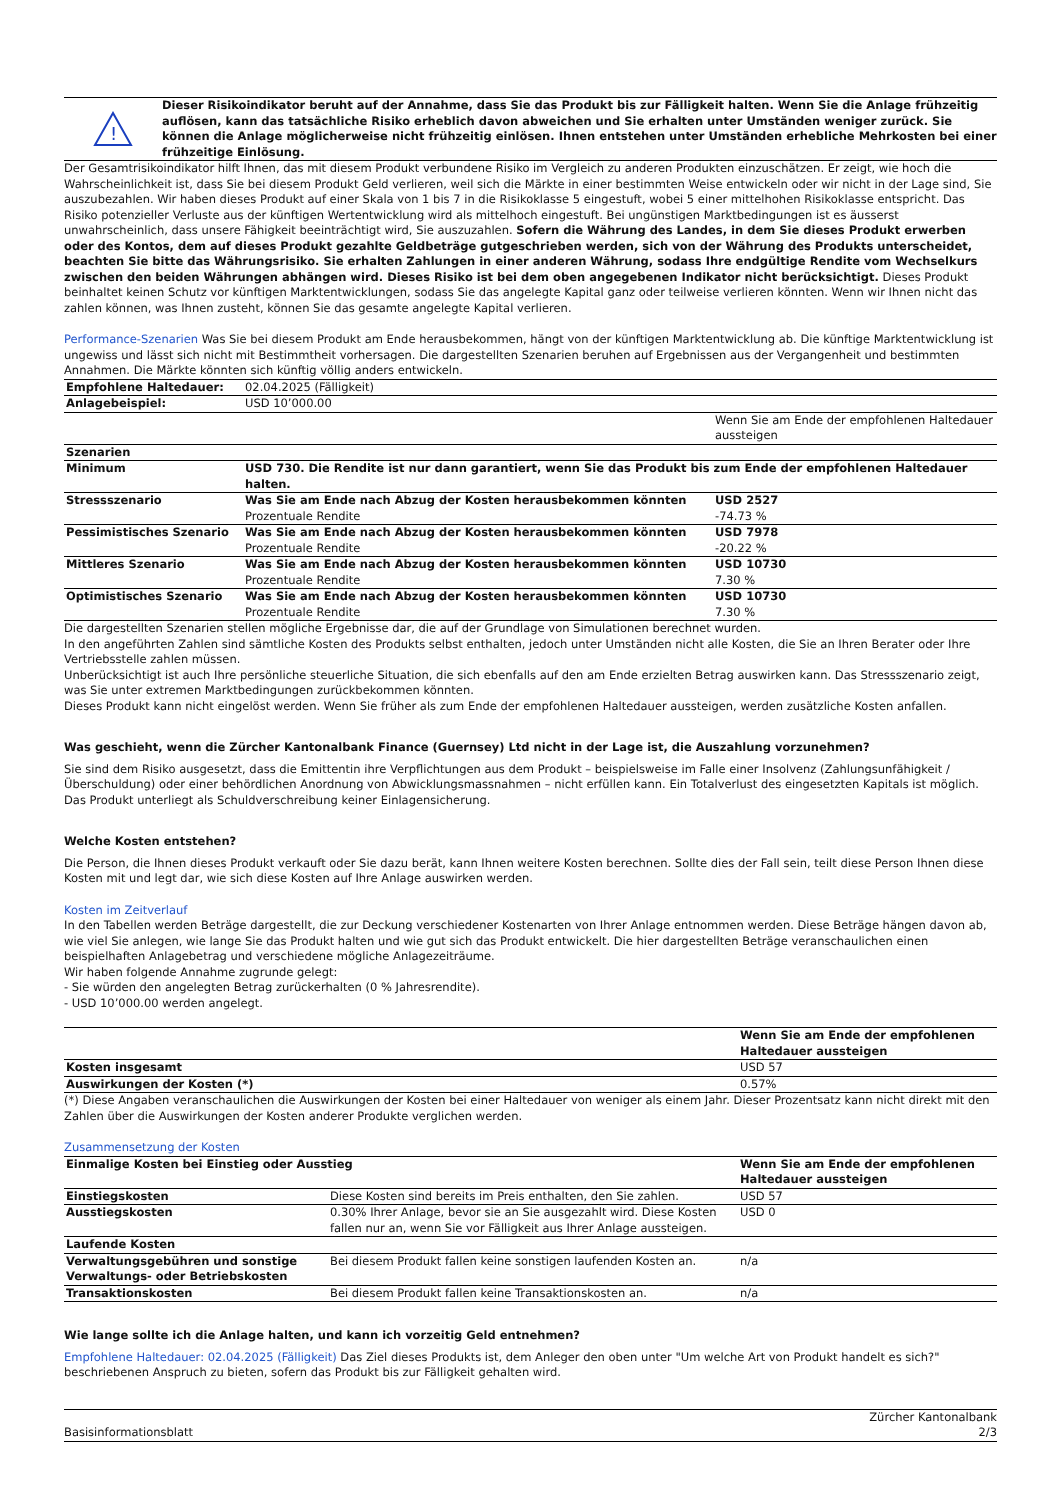!
Dieser Risikoindikator beruht auf der Annahme, dass Sie das Produkt bis zur Fälligkeit halten. Wenn Sie die Anlage frühzeitig auflösen, kann das tatsächliche Risiko erheblich davon abweichen und Sie erhalten unter Umständen weniger zurück. Sie können die Anlage möglicherweise nicht frühzeitig einlösen. Ihnen entstehen unter Umständen erhebliche Mehrkosten bei einer frühzeitige Einlösung.
Der Gesamtrisikoindikator hilft Ihnen, das mit diesem Produkt verbundene Risiko im Vergleich zu anderen Produkten einzuschätzen. Er zeigt, wie hoch die Wahrscheinlichkeit ist, dass Sie bei diesem Produkt Geld verlieren, weil sich die Märkte in einer bestimmten Weise entwickeln oder wir nicht in der Lage sind, Sie auszubezahlen. Wir haben dieses Produkt auf einer Skala von 1 bis 7 in die Risikoklasse 5 eingestuft, wobei 5 einer mittelhohen Risikoklasse entspricht. Das Risiko potenzieller Verluste aus der künftigen Wertentwicklung wird als mittelhoch eingestuft. Bei ungünstigen Marktbedingungen ist es äusserst unwahrscheinlich, dass unsere Fähigkeit beeinträchtigt wird, Sie auszuzahlen. Sofern die Währung des Landes, in dem Sie dieses Produkt erwerben oder des Kontos, dem auf dieses Produkt gezahlte Geldbeträge gutgeschrieben werden, sich von der Währung des Produkts unterscheidet, beachten Sie bitte das Währungsrisiko. Sie erhalten Zahlungen in einer anderen Währung, sodass Ihre endgültige Rendite vom Wechselkurs zwischen den beiden Währungen abhängen wird. Dieses Risiko ist bei dem oben angegebenen Indikator nicht berücksichtigt. Dieses Produkt beinhaltet keinen Schutz vor künftigen Marktentwicklungen, sodass Sie das angelegte Kapital ganz oder teilweise verlieren könnten. Wenn wir Ihnen nicht das zahlen können, was Ihnen zusteht, können Sie das gesamte angelegte Kapital verlieren.
Performance-Szenarien Was Sie bei diesem Produkt am Ende herausbekommen, hängt von der künftigen Marktentwicklung ab. Die künftige Marktentwicklung ist ungewiss und lässt sich nicht mit Bestimmtheit vorhersagen. Die dargestellten Szenarien beruhen auf Ergebnissen aus der Vergangenheit und bestimmten Annahmen. Die Märkte könnten sich künftig völlig anders entwickeln.
| Empfohlene Haltedauer: | 02.04.2025 (Fälligkeit) | |
| Anlagebeispiel: | USD 10’000.00 | |
| | | Wenn Sie am Ende der empfohlenen Haltedauer aussteigen |
| Szenarien | | |
| Minimum | USD 730. Die Rendite ist nur dann garantiert, wenn Sie das Produkt bis zum Ende der empfohlenen Haltedauer halten. | |
| Stressszenario | Was Sie am Ende nach Abzug der Kosten herausbekommen könnten Prozentuale Rendite | USD 2527 -74.73 % |
| Pessimistisches Szenario | Was Sie am Ende nach Abzug der Kosten herausbekommen könnten Prozentuale Rendite | USD 7978 -20.22 % |
| Mittleres Szenario | Was Sie am Ende nach Abzug der Kosten herausbekommen könnten Prozentuale Rendite | USD 10730 7.30 % |
| Optimistisches Szenario | Was Sie am Ende nach Abzug der Kosten herausbekommen könnten Prozentuale Rendite | USD 10730 7.30 % |
Die dargestellten Szenarien stellen mögliche Ergebnisse dar, die auf der Grundlage von Simulationen berechnet wurden.
In den angeführten Zahlen sind sämtliche Kosten des Produkts selbst enthalten, jedoch unter Umständen nicht alle Kosten, die Sie an Ihren Berater oder Ihre Vertriebsstelle zahlen müssen.
Unberücksichtigt ist auch Ihre persönliche steuerliche Situation, die sich ebenfalls auf den am Ende erzielten Betrag auswirken kann. Das Stressszenario zeigt, was Sie unter extremen Marktbedingungen zurückbekommen könnten.
Dieses Produkt kann nicht eingelöst werden. Wenn Sie früher als zum Ende der empfohlenen Haltedauer aussteigen, werden zusätzliche Kosten anfallen.
Was geschieht, wenn die Zürcher Kantonalbank Finance (Guernsey) Ltd nicht in der Lage ist, die Auszahlung vorzunehmen?
Sie sind dem Risiko ausgesetzt, dass die Emittentin ihre Verpflichtungen aus dem Produkt – beispielsweise im Falle einer Insolvenz (Zahlungsunfähigkeit / Überschuldung) oder einer behördlichen Anordnung von Abwicklungsmassnahmen – nicht erfüllen kann. Ein Totalverlust des eingesetzten Kapitals ist möglich. Das Produkt unterliegt als Schuldverschreibung keiner Einlagensicherung.
Welche Kosten entstehen?
Die Person, die Ihnen dieses Produkt verkauft oder Sie dazu berät, kann Ihnen weitere Kosten berechnen. Sollte dies der Fall sein, teilt diese Person Ihnen diese Kosten mit und legt dar, wie sich diese Kosten auf Ihre Anlage auswirken werden.
Kosten im Zeitverlauf
In den Tabellen werden Beträge dargestellt, die zur Deckung verschiedener Kostenarten von Ihrer Anlage entnommen werden. Diese Beträge hängen davon ab, wie viel Sie anlegen, wie lange Sie das Produkt halten und wie gut sich das Produkt entwickelt. Die hier dargestellten Beträge veranschaulichen einen beispielhaften Anlagebetrag und verschiedene mögliche Anlagezeiträume.
Wir haben folgende Annahme zugrunde gelegt:
- Sie würden den angelegten Betrag zurückerhalten (0 % Jahresrendite).
- USD 10’000.00 werden angelegt.
| | Wenn Sie am Ende der empfohlenen Haltedauer aussteigen |
| Kosten insgesamt | USD 57 |
| Auswirkungen der Kosten (*) | 0.57% |
(*) Diese Angaben veranschaulichen die Auswirkungen der Kosten bei einer Haltedauer von weniger als einem Jahr. Dieser Prozentsatz kann nicht direkt mit den Zahlen über die Auswirkungen der Kosten anderer Produkte verglichen werden.
Zusammensetzung der Kosten
| Einmalige Kosten bei Einstieg oder Ausstieg | | Wenn Sie am Ende der empfohlenen Haltedauer aussteigen |
| Einstiegskosten | Diese Kosten sind bereits im Preis enthalten, den Sie zahlen. | USD 57 |
| Ausstiegskosten | 0.30% Ihrer Anlage, bevor sie an Sie ausgezahlt wird. Diese Kosten fallen nur an, wenn Sie vor Fälligkeit aus Ihrer Anlage aussteigen. | USD 0 |
| Laufende Kosten | | |
| Verwaltungsgebühren und sonstige Verwaltungs- oder Betriebskosten | Bei diesem Produkt fallen keine sonstigen laufenden Kosten an. | n/a |
| Transaktionskosten | Bei diesem Produkt fallen keine Transaktionskosten an. | n/a |
Wie lange sollte ich die Anlage halten, und kann ich vorzeitig Geld entnehmen?
Empfohlene Haltedauer: 02.04.2025 (Fälligkeit) Das Ziel dieses Produkts ist, dem Anleger den oben unter "Um welche Art von Produkt handelt es sich?" beschriebenen Anspruch zu bieten, sofern das Produkt bis zur Fälligkeit gehalten wird.
Basisinformationsblatt Zürcher Kantonalbank
2/3